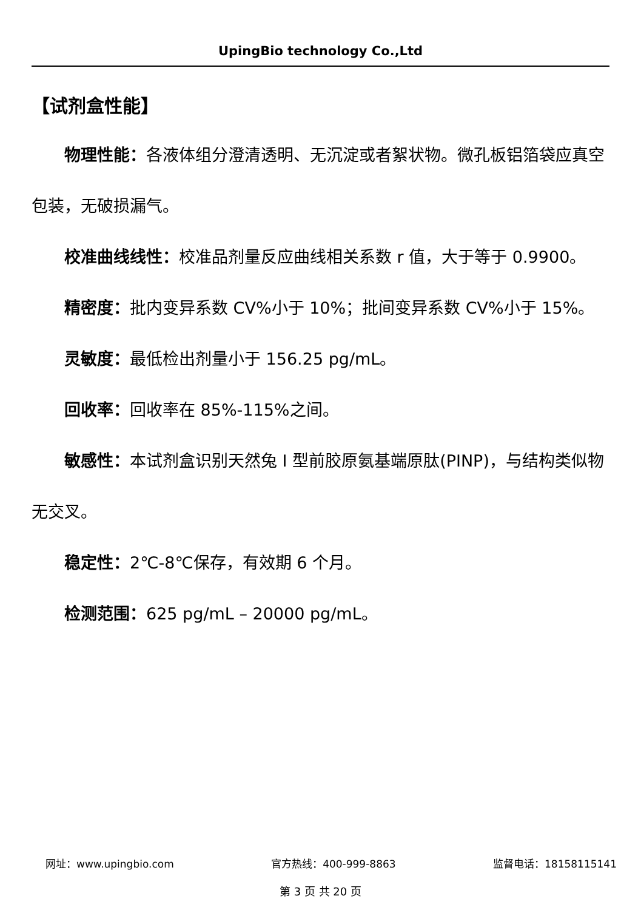UpingBio technology Co.,Ltd
【试剂盒性能】
物理性能：各液体组分澄清透明、无沉淀或者絮状物。微孔板铝箔袋应真空包装，无破损漏气。
校准曲线线性：校准品剂量反应曲线相关系数 r 值，大于等于 0.9900。
精密度：批内变异系数 CV%小于 10%；批间变异系数 CV%小于 15%。
灵敏度：最低检出剂量小于 156.25 pg/mL。
回收率：回收率在 85%-115%之间。
敏感性：本试剂盒识别天然兔 I 型前胶原氨基端原肽(PINP)，与结构类似物无交叉。
稳定性：2℃-8℃保存，有效期 6 个月。
检测范围：625 pg/mL – 20000 pg/mL。
网址：www.upingbio.com 官方热线：400-999-8863 监督电话：18158115141
第 3 页 共 20 页